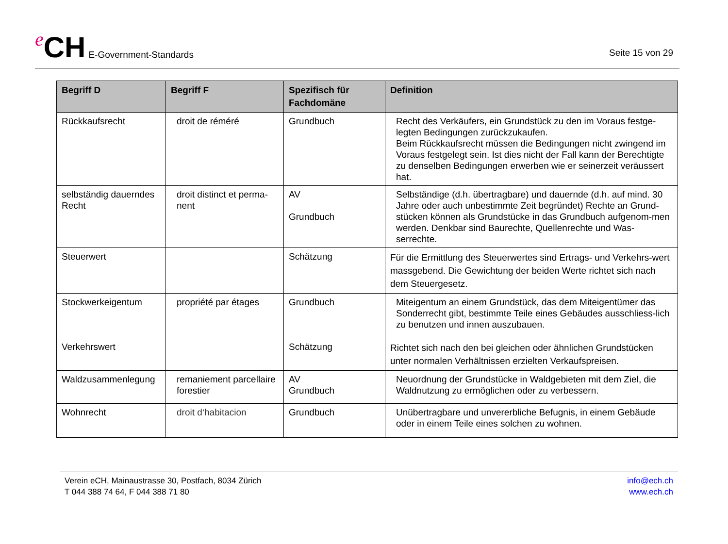e CH E-Government-Standards
Seite 15 von 29
| Begriff D | Begriff F | Spezifisch für Fachdomäne | Definition |
| --- | --- | --- | --- |
| Rückkaufsrecht | droit de réméré | Grundbuch | Recht des Verkäufers, ein Grundstück zu den im Voraus festge-legten Bedingungen zurückzukaufen. Beim Rückkaufsrecht müssen die Bedingungen nicht zwingend im Voraus festgelegt sein. Ist dies nicht der Fall kann der Berechtigte zu denselben Bedingungen erwerben wie er seinerzeit veräussert hat. |
| selbständig dauerndes Recht | droit distinct et perma-nent | AV Grundbuch | Selbständige (d.h. übertragbare) und dauernde (d.h. auf mind. 30 Jahre oder auch unbestimmte Zeit begründet) Rechte an Grund-stücken können als Grundstücke in das Grundbuch aufgenom-men werden. Denkbar sind Baurechte, Quellenrechte und Was-serrechte. |
| Steuerwert | | Schätzung | Für die Ermittlung des Steuerwertes sind Ertrags- und Verkehrs-wert massgebend. Die Gewichtung der beiden Werte richtet sich nach dem Steuergesetz. |
| Stockwerkeigentum | propriété par étages | Grundbuch | Miteigentum an einem Grundstück, das dem Miteigentümer das Sonderrecht gibt, bestimmte Teile eines Gebäudes ausschliess-lich zu benutzen und innen auszubauen. |
| Verkehrswert | | Schätzung | Richtet sich nach den bei gleichen oder ähnlichen Grundstücken unter normalen Verhältnissen erzielten Verkaufspreisen. |
| Waldzusammenlegung | remaniement parcellaire forestier | AV Grundbuch | Neuordnung der Grundstücke in Waldgebieten mit dem Ziel, die Waldnutzung zu ermöglichen oder zu verbessern. |
| Wohnrecht | droit d‘habitacion | Grundbuch | Unübertragbare und unvererbliche Befugnis, in einem Gebäude oder in einem Teile eines solchen zu wohnen. |
Verein eCH, Mainaustrasse 30, Postfach, 8034 Zürich
T 044 388 74 64, F 044 388 71 80
info@ech.ch
www.ech.ch